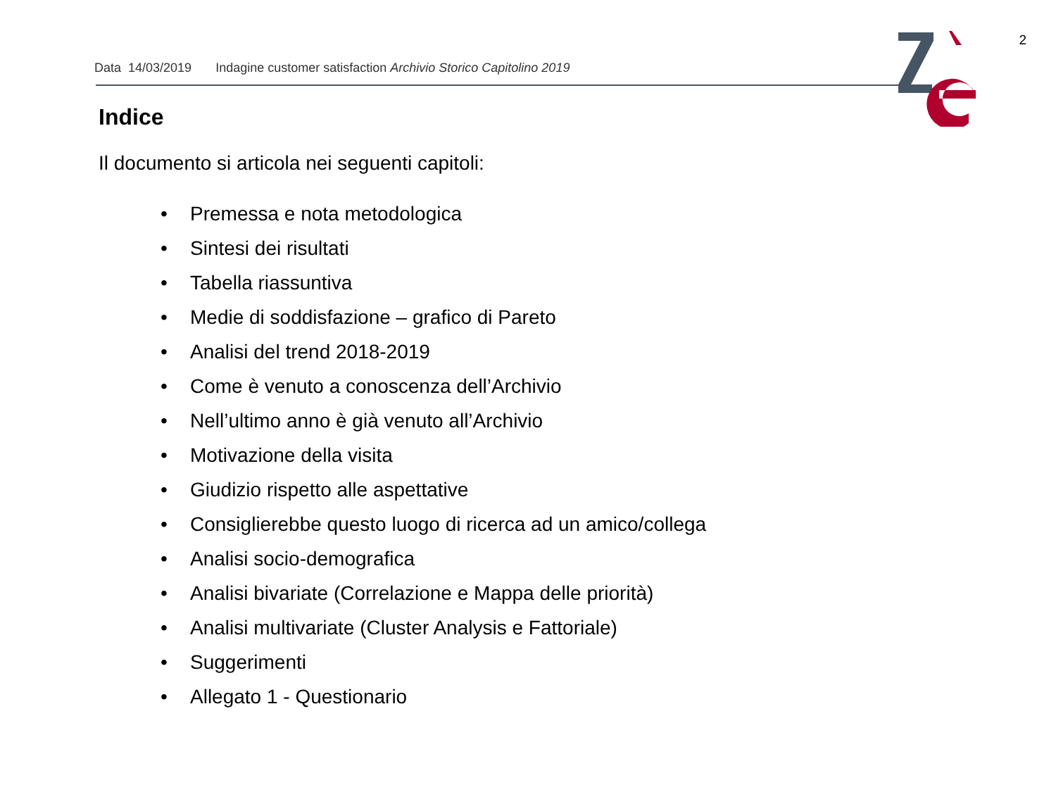2
Data 14/03/2019 Indagine customer satisfaction Archivio Storico Capitolino 2019
Indice
Il documento si articola nei seguenti capitoli:
• Premessa e nota metodologica
• Sintesi dei risultati
• Tabella riassuntiva
• Medie di soddisfazione – grafico di Pareto
• Analisi del trend 2018-2019
• Come è venuto a conoscenza dell’Archivio
• Nell’ultimo anno è già venuto all’Archivio
• Motivazione della visita
• Giudizio rispetto alle aspettative
• Consiglierebbe questo luogo di ricerca ad un amico/collega
• Analisi socio-demografica
• Analisi bivariate (Correlazione e Mappa delle priorità)
• Analisi multivariate (Cluster Analysis e Fattoriale)
• Suggerimenti
• Allegato 1 - Questionario